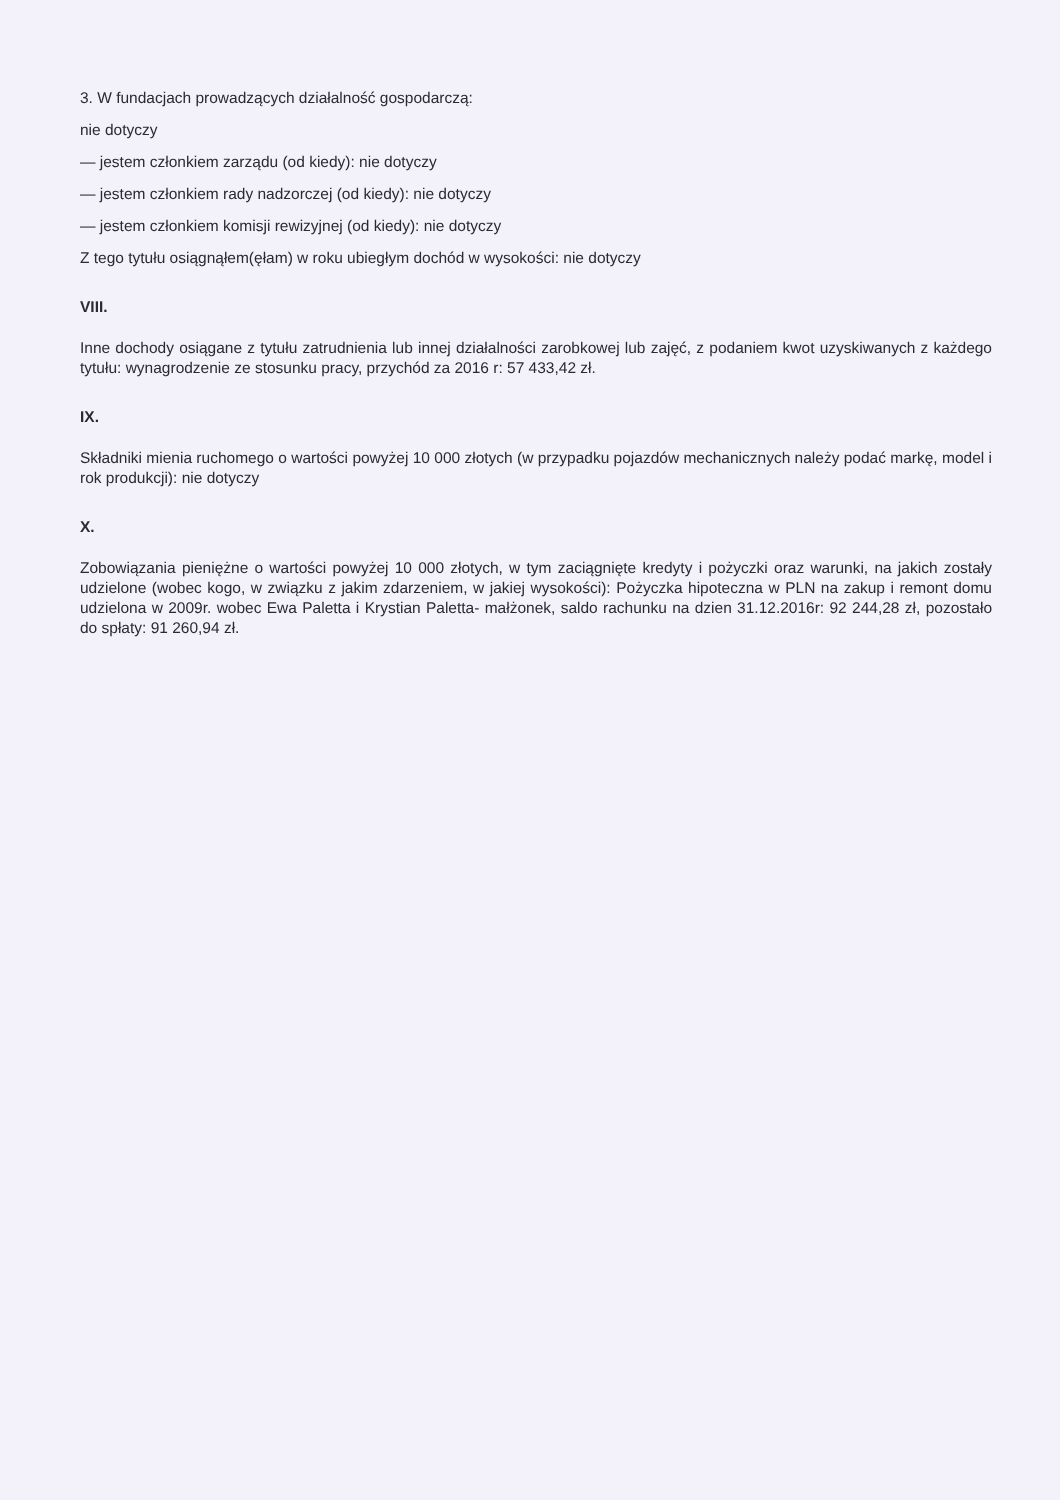3. W fundacjach prowadzących działalność gospodarczą:
nie dotyczy
— jestem członkiem zarządu (od kiedy): nie dotyczy
— jestem członkiem rady nadzorczej (od kiedy): nie dotyczy
— jestem członkiem komisji rewizyjnej (od kiedy): nie dotyczy
Z tego tytułu osiągnąłem(ęłam) w roku ubiegłym dochód w wysokości: nie dotyczy
VIII.
Inne dochody osiągane z tytułu zatrudnienia lub innej działalności zarobkowej lub zajęć, z podaniem kwot uzyskiwanych z każdego tytułu: wynagrodzenie ze stosunku pracy, przychód za 2016 r: 57 433,42 zł.
IX.
Składniki mienia ruchomego o wartości powyżej 10 000 złotych (w przypadku pojazdów mechanicznych należy podać markę, model i rok produkcji): nie dotyczy
X.
Zobowiązania pieniężne o wartości powyżej 10 000 złotych, w tym zaciągnięte kredyty i pożyczki oraz warunki, na jakich zostały udzielone (wobec kogo, w związku z jakim zdarzeniem, w jakiej wysokości): Pożyczka hipoteczna w PLN na zakup i remont domu udzielona w 2009r. wobec Ewa Paletta i Krystian Paletta- małżonek, saldo rachunku na dzien 31.12.2016r: 92 244,28 zł, pozostało do spłaty: 91 260,94 zł.